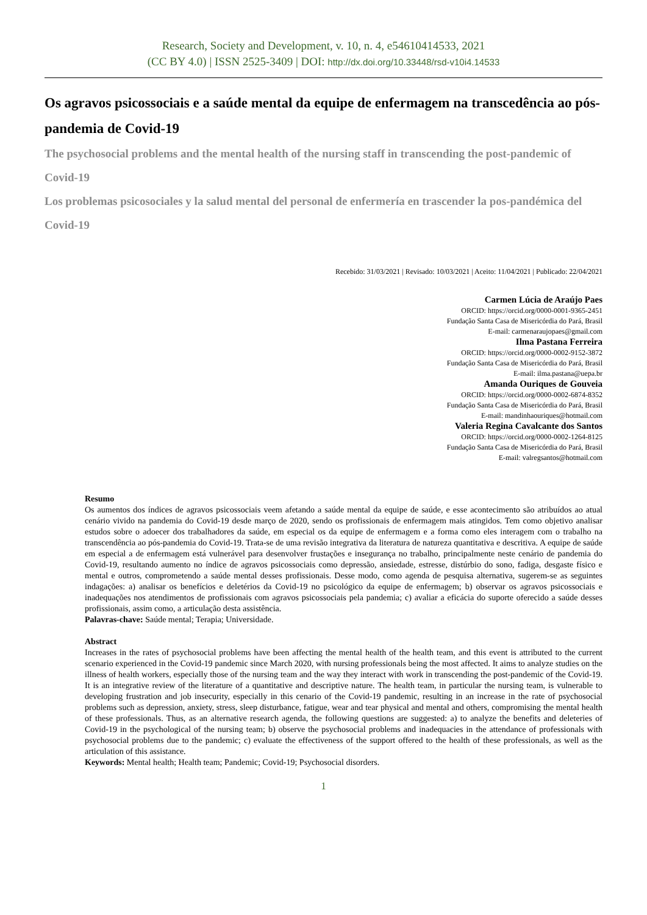Research, Society and Development, v. 10, n. 4, e54610414533, 2021
(CC BY 4.0) | ISSN 2525-3409 | DOI: http://dx.doi.org/10.33448/rsd-v10i4.14533
Os agravos psicossociais e a saúde mental da equipe de enfermagem na transcedência ao pós-pandemia de Covid-19
The psychosocial problems and the mental health of the nursing staff in transcending the post-pandemic of Covid-19
Los problemas psicosociales y la salud mental del personal de enfermería en trascender la pos-pandémica del Covid-19
Recebido: 31/03/2021 | Revisado: 10/03/2021 | Aceito: 11/04/2021 | Publicado: 22/04/2021
Carmen Lúcia de Araújo Paes
ORCID: https://orcid.org/0000-0001-9365-2451
Fundação Santa Casa de Misericórdia do Pará, Brasil
E-mail: carmenaraujopaes@gmail.com
Ilma Pastana Ferreira
ORCID: https://orcid.org/0000-0002-9152-3872
Fundação Santa Casa de Misericórdia do Pará, Brasil
E-mail: ilma.pastana@uepa.br
Amanda Ouriques de Gouveia
ORCID: https://orcid.org/0000-0002-6874-8352
Fundação Santa Casa de Misericórdia do Pará, Brasil
E-mail: mandinhaouriques@hotmail.com
Valeria Regina Cavalcante dos Santos
ORCID: https://orcid.org/0000-0002-1264-8125
Fundação Santa Casa de Misericórdia do Pará, Brasil
E-mail: valregsantos@hotmail.com
Resumo
Os aumentos dos índices de agravos psicossociais veem afetando a saúde mental da equipe de saúde, e esse acontecimento são atribuídos ao atual cenário vivido na pandemia do Covid-19 desde março de 2020, sendo os profissionais de enfermagem mais atingidos. Tem como objetivo analisar estudos sobre o adoecer dos trabalhadores da saúde, em especial os da equipe de enfermagem e a forma como eles interagem com o trabalho na transcendência ao pós-pandemia do Covid-19. Trata-se de uma revisão integrativa da literatura de natureza quantitativa e descritiva. A equipe de saúde em especial a de enfermagem está vulnerável para desenvolver frustações e insegurança no trabalho, principalmente neste cenário de pandemia do Covid-19, resultando aumento no índice de agravos psicossociais como depressão, ansiedade, estresse, distúrbio do sono, fadiga, desgaste físico e mental e outros, comprometendo a saúde mental desses profissionais. Desse modo, como agenda de pesquisa alternativa, sugerem-se as seguintes indagações: a) analisar os benefícios e deletérios da Covid-19 no psicológico da equipe de enfermagem; b) observar os agravos psicossociais e inadequações nos atendimentos de profissionais com agravos psicossociais pela pandemia; c) avaliar a eficácia do suporte oferecido a saúde desses profissionais, assim como, a articulação desta assistência.
Palavras-chave: Saúde mental; Terapia; Universidade.
Abstract
Increases in the rates of psychosocial problems have been affecting the mental health of the health team, and this event is attributed to the current scenario experienced in the Covid-19 pandemic since March 2020, with nursing professionals being the most affected. It aims to analyze studies on the illness of health workers, especially those of the nursing team and the way they interact with work in transcending the post-pandemic of the Covid-19. It is an integrative review of the literature of a quantitative and descriptive nature. The health team, in particular the nursing team, is vulnerable to developing frustration and job insecurity, especially in this cenario of the Covid-19 pandemic, resulting in an increase in the rate of psychosocial problems such as depression, anxiety, stress, sleep disturbance, fatigue, wear and tear physical and mental and others, compromising the mental health of these professionals. Thus, as an alternative research agenda, the following questions are suggested: a) to analyze the benefits and deleteries of Covid-19 in the psychological of the nursing team; b) observe the psychosocial problems and inadequacies in the attendance of professionals with psychosocial problems due to the pandemic; c) evaluate the effectiveness of the support offered to the health of these professionals, as well as the articulation of this assistance.
Keywords: Mental health; Health team; Pandemic; Covid-19; Psychosocial disorders.
1